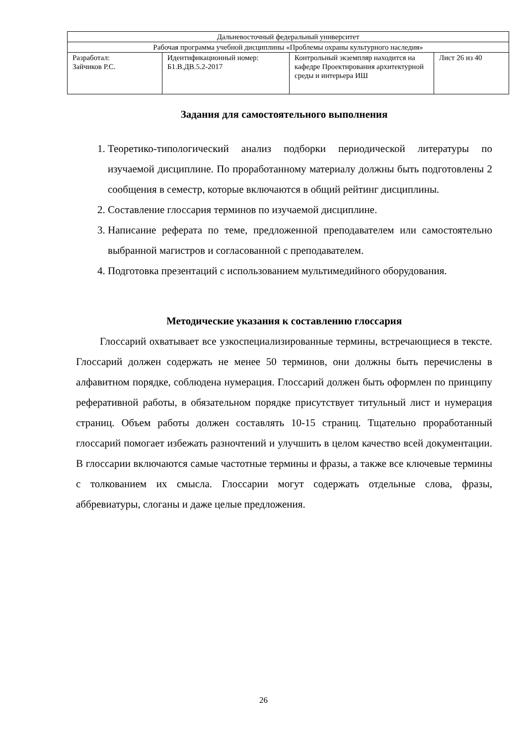| Дальневосточный федеральный университет | | | |
| Рабочая программа учебной дисциплины «Проблемы охраны культурного наследия» | | | |
| Разработал: Зайчиков Р.С. | Идентификационный номер: Б1.В.ДВ.5.2-2017 | Контрольный экземпляр находится на кафедре Проектирования архитектурной среды и интерьера ИШ | Лист 26 из 40 |
Задания для самостоятельного выполнения
1. Теоретико-типологический анализ подборки периодической литературы по изучаемой дисциплине. По проработанному материалу должны быть подготовлены 2 сообщения в семестр, которые включаются в общий рейтинг дисциплины.
2. Составление глоссария терминов по изучаемой дисциплине.
3. Написание реферата по теме, предложенной преподавателем или самостоятельно выбранной магистров и согласованной с преподавателем.
4. Подготовка презентаций с использованием мультимедийного оборудования.
Методические указания к составлению глоссария
Глоссарий охватывает все узкоспециализированные термины, встречающиеся в тексте. Глоссарий должен содержать не менее 50 терминов, они должны быть перечислены в алфавитном порядке, соблюдена нумерация. Глоссарий должен быть оформлен по принципу реферативной работы, в обязательном порядке присутствует титульный лист и нумерация страниц. Объем работы должен составлять 10-15 страниц. Тщательно проработанный глоссарий помогает избежать разночтений и улучшить в целом качество всей документации. В глоссарии включаются самые частотные термины и фразы, а также все ключевые термины с толкованием их смысла. Глоссарии могут содержать отдельные слова, фразы, аббревиатуры, слоганы и даже целые предложения.
26